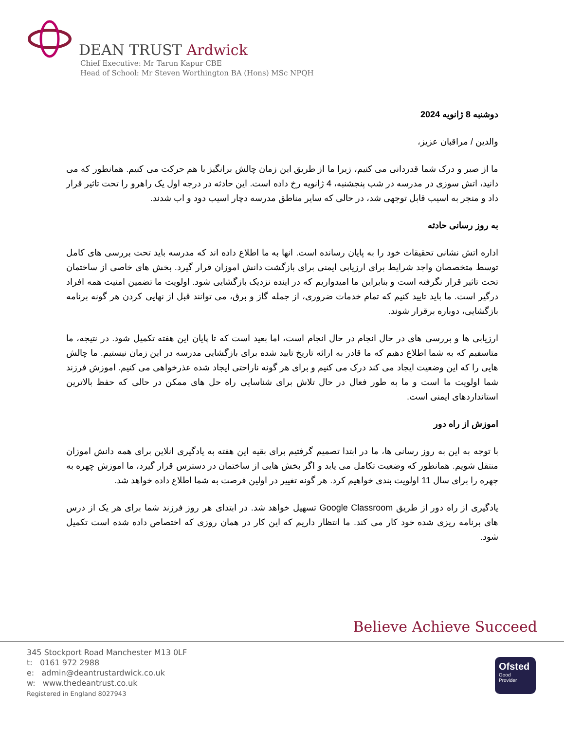DEAN TRUST Ardwick
Chief Executive: Mr Tarun Kapur CBE
Head of School: Mr Steven Worthington BA (Hons) MSc NPQH
دوشنبه 8 ژانویه 2024
والدین / مراقبان عزیز،
ما از صبر و درک شما قدردانی می کنیم، زیرا ما از طریق این زمان چالش برانگیز با هم حرکت می کنیم. همانطور که می دانید، اتش سوزی در مدرسه در شب پنجشنبه، 4 ژانویه رخ داده است. این حادثه در درجه اول یک راهرو را تحت تاثیر قرار داد و منجر به اسیب قابل توجهی شد، در حالی که سایر مناطق مدرسه دچار اسیب دود و اب شدند.
به روز رسانی حادثه
اداره اتش نشانی تحقیقات خود را به پایان رسانده است. انها به ما اطلاع داده اند که مدرسه باید تحت بررسی های کامل توسط متخصصان واجد شرایط برای ارزیابی ایمنی برای بازگشت دانش اموزان قرار گیرد. بخش های خاصی از ساختمان تحت تاثیر قرار نگرفته است و بنابراین ما امیدواریم که در اینده نزدیک بازگشایی شود. اولویت ما تضمین امنیت همه افراد درگیر است. ما باید تایید کنیم که تمام خدمات ضروری، از جمله گاز و برق، می توانند قبل از نهایی کردن هر گونه برنامه بازگشایی، دوباره برقرار شوند.
ارزیابی ها و بررسی های در حال انجام در حال انجام است، اما بعید است که تا پایان این هفته تکمیل شود. در نتیجه، ما متاسفیم که به شما اطلاع دهیم که ما قادر به ارائه تاریخ تایید شده برای بازگشایی مدرسه در این زمان نیستیم. ما چالش هایی را که این وضعیت ایجاد می کند درک می کنیم و برای هر گونه ناراحتی ایجاد شده عذرخواهی می کنیم. اموزش فرزند شما اولویت ما است و ما به طور فعال در حال تلاش برای شناسایی راه حل های ممکن در حالی که حفظ بالاترین استانداردهای ایمنی است.
اموزش از راه دور
با توجه به این به روز رسانی ها، ما در ابتدا تصمیم گرفتیم برای بقیه این هفته به یادگیری انلاین برای همه دانش اموزان منتقل شویم. همانطور که وضعیت تکامل می یابد و اگر بخش هایی از ساختمان در دسترس قرار گیرد، ما اموزش چهره به چهره را برای سال 11 اولویت بندی خواهیم کرد. هر گونه تغییر در اولین فرصت به شما اطلاع داده خواهد شد.
یادگیری از راه دور از طریق Google Classroom تسهیل خواهد شد. در ابتدای هر روز فرزند شما برای هر یک از درس های برنامه ریزی شده خود کار می کند. ما انتظار داریم که این کار در همان روزی که اختصاص داده شده است تکمیل شود.
Believe Achieve Succeed
345 Stockport Road Manchester M13 0LF
t: 0161 972 2988
e: admin@deantrustardwick.co.uk
w: www.thedeantrust.co.uk
Registered in England 8027943
Ofsted
Good
Provider